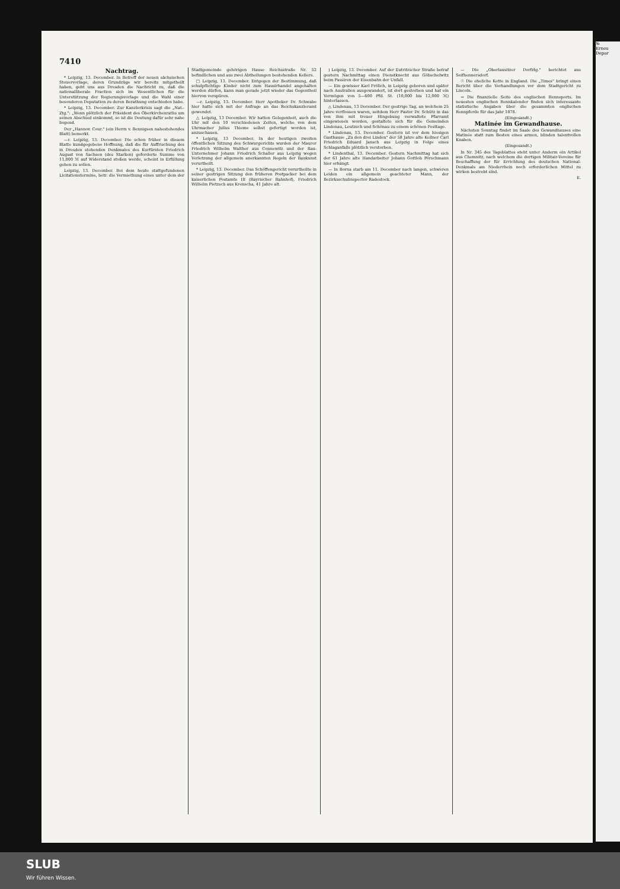7410
Nachtrag.
* Leipzig, 13. December. In Betreff der neuen sächsischen Steuervorlage, deren Grundzüge wir bereits mitgetheilt haben, geht uns aus Dresden die Nachricht zu, daß die nationalliberale Fraction sich im Wesentlichen für die Unterstützung der Regierungsvorlage und die Wahl einer besonderen Deputation zu deren Berathung entschieden habe.
* Leipzig, 13. December. Zur Kanzlerkrisis sagt die „Nat.-Ztg.": „Wenn plötzlich der Präsident des Oberkirchenraths um seinen Abschied einkommt, so ist die Deutung dafür sehr nahe liegend.
Der „Hannov. Cour." (ein Herrn v. Bennigsen nahestehendes Blatt) bemerkt.
—r. Leipzig, 13. December. Die schon früher in diesem Blatte kundgegebene Hoffnung, daß die für Auffrischung des in Dresden stehenden Denkmales des Kurfürsten Friedrich August von Sachsen (des Starken) geforderte Summe von 11,000 ℳ auf Widerstand stoßen werde, scheint in Erfüllung gehen zu sollen.
Leipzig, 13. December. Bei dem heute stattgefundenen Licitationstermine, betr. die Vermiethung eines unter dem der Stadtgemeinde gehörigen Hause Reichsstraße Nr. 52 befindlichen und aus zwei Abtheilungen bestehenden Kellers.
□ Leipzig, 13. December. Entgegen der Bestimmung, daß schulpflichtige Kinder nicht zum Hausirhandel angehalten werden dürfen, kann man gerade jetzt wieder das Gegentheil hiervon verspüren.
—r. Leipzig, 13. December. Herr Apotheker Dr. Schwabe hier hatte sich mit der Anfrage an das Reichskanzleramt gewendet.
△ Leipzig, 13 December. Wir hatten Gelegenheit, auch die Uhr mit den 10 verschiedenen Zeiten, welche von dem Uhrmacher Julius Thieme selbst gefertigt worden ist, anzuschauen.
* Leipzig, 13 December. In der heutigen zweiten öffentlichen Sitzung des Schwurgerichts wurden der Maurer Friedrich Wilhelm Walther aus Connewitz und der Bau-Unternehmer Johann Friedrich Schaller aus Leipzig wegen Verletzung der allgemein anerkannten Regeln der Baukunst verurtheilt.
* Leipzig, 13. December. Das Schöffengericht verurtheilte in seiner gestrigen Sitzung den früheren Postpacker bei dem kaiserlichen Postamte III (Bayrischer Bahnhof), Friedrich Wilhelm Pietzsch aus Krenscha, 41 Jahre alt.
) Leipzig, 13. December. Auf der Eutritzscher Straße betraf gestern Nachmittag einen Dienstknecht aus Göbschelwitz beim Passiren der Eisenbahn der Unfall.
— Ein gewisser Karl Frölich, in Leipzig geboren und später nach Australien ausgewandert, ist dort gestorben und hat ein Vermögen von 5—600 Pfd. St. (10,000 bis 12,000 ℳ) hinterlassen.
△ Lindenau, 13 December. Der gestrige Tag, an welchem 25 Jahre verflossen waren, seitdem Herr Pastor Dr. Schütz in das von ihm mit treuer Hingebung verwaltete Pfarramt eingewiesen worden, gestaltete sich für die Gemeinden Lindenau, Leutzsch und Schönau zu einem schönen Festtage.
* Lindenau, 13. December. Gestern ist vor dem hiesigen Gasthause „Zu den drei Linden" der 58 Jahre alte Kellner Carl Friedrich Eduard Jansch aus Leipzig in Folge eines Schlaganfalls plötzlich verstorben.
* Lindenthal, 13. December. Gestern Nachmittag hat sich der 61 Jahre alte Handarbeiter Johann Gottlob Pörschmann hier erhängt.
— In Borna starb am 11. December nach langen, schweren Leiden ein allgemein geachteter Mann, der Bezirksschulinspector Radestock.
— Die „Oberlausitzer Dorfztg." berichtet aus Seifhennersdorf.
☉ Die eheliche Kette in England. Die „Times" bringt einen Bericht über die Verhandlungen vor dem Stadtgericht zu Lincoln.
→ Die finanzielle Seite des englischen Rennsports. Im neuesten englischen Rennkalender finden sich interessante statistische Angaben über die gesammten englischen Rennpferde für das Jahr 1878.
(Eingesandt.)
Matinée im Gewandhause.
Nächsten Sonntag findet im Saale des Gewandhauses eine Matinée statt zum Besten eines armen, blinden talentvollen Knaben.
(Eingesandt.)
In Nr. 345 des Tageblattes steht unter Anderm ein Artikel aus Chemnitz, nach welchem die dortigen Militair-Vereine für Beschaffung der für Errichtung des deutschen National-Denkmals am Niederrhein noch erforderlichen Mittel zu wirken bestrebt sind.
E.
№
Erneu
Depar
SLUB
Wir führen Wissen.